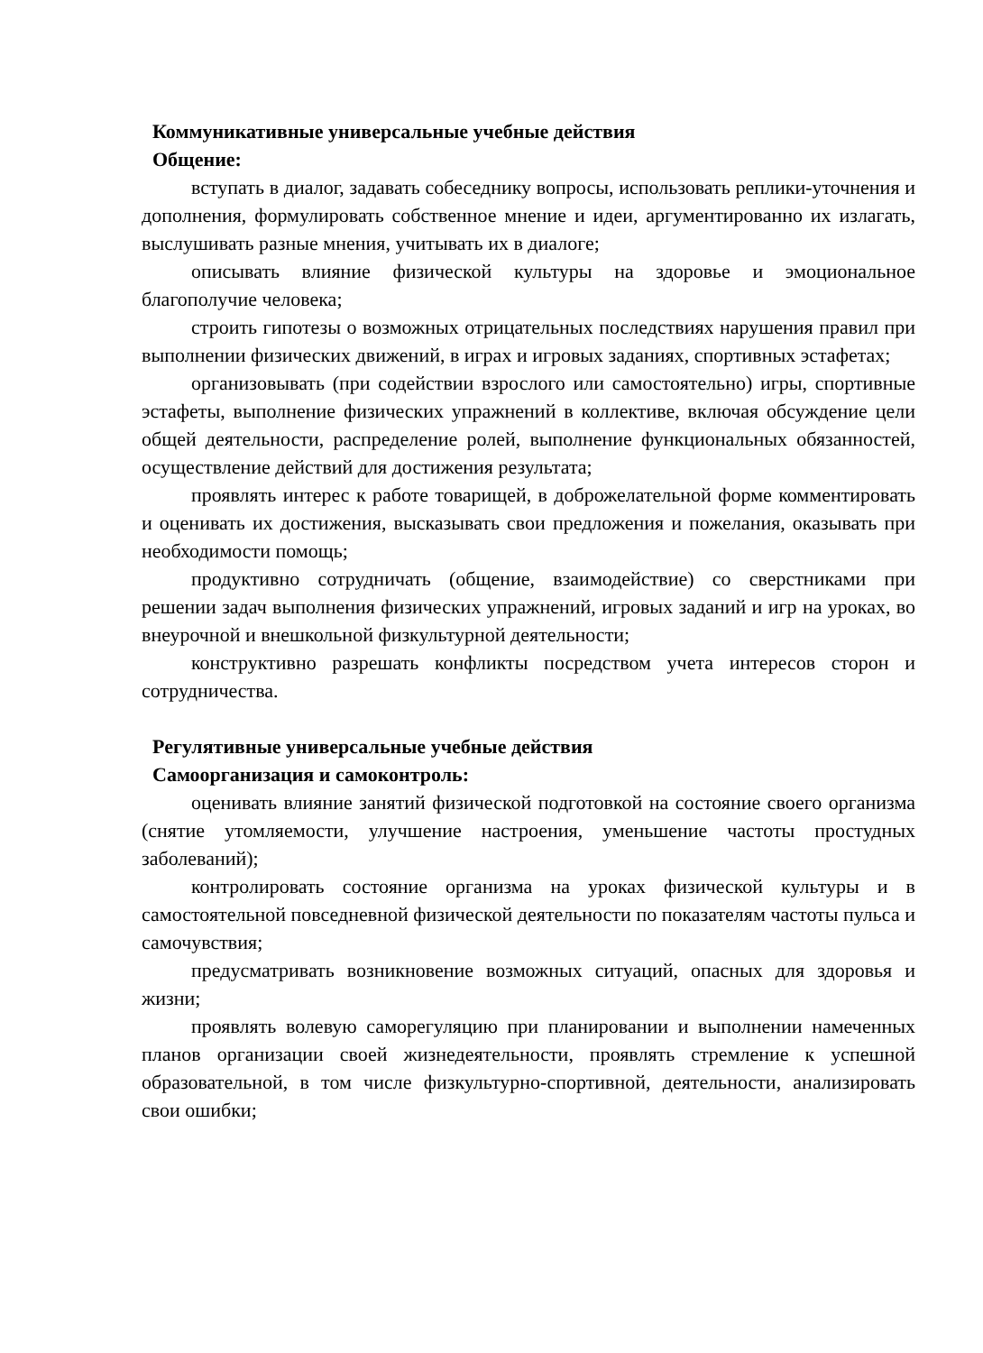Коммуникативные универсальные учебные действия
Общение:
вступать в диалог, задавать собеседнику вопросы, использовать реплики-уточнения и дополнения, формулировать собственное мнение и идеи, аргументированно их излагать, выслушивать разные мнения, учитывать их в диалоге;
описывать влияние физической культуры на здоровье и эмоциональное благополучие человека;
строить гипотезы о возможных отрицательных последствиях нарушения правил при выполнении физических движений, в играх и игровых заданиях, спортивных эстафетах;
организовывать (при содействии взрослого или самостоятельно) игры, спортивные эстафеты, выполнение физических упражнений в коллективе, включая обсуждение цели общей деятельности, распределение ролей, выполнение функциональных обязанностей, осуществление действий для достижения результата;
проявлять интерес к работе товарищей, в доброжелательной форме комментировать и оценивать их достижения, высказывать свои предложения и пожелания, оказывать при необходимости помощь;
продуктивно сотрудничать (общение, взаимодействие) со сверстниками при решении задач выполнения физических упражнений, игровых заданий и игр на уроках, во внеурочной и внешкольной физкультурной деятельности;
конструктивно разрешать конфликты посредством учета интересов сторон и сотрудничества.
Регулятивные универсальные учебные действия
Самоорганизация и самоконтроль:
оценивать влияние занятий физической подготовкой на состояние своего организма (снятие утомляемости, улучшение настроения, уменьшение частоты простудных заболеваний);
контролировать состояние организма на уроках физической культуры и в самостоятельной повседневной физической деятельности по показателям частоты пульса и самочувствия;
предусматривать возникновение возможных ситуаций, опасных для здоровья и жизни;
проявлять волевую саморегуляцию при планировании и выполнении намеченных планов организации своей жизнедеятельности, проявлять стремление к успешной образовательной, в том числе физкультурно-спортивной, деятельности, анализировать свои ошибки;